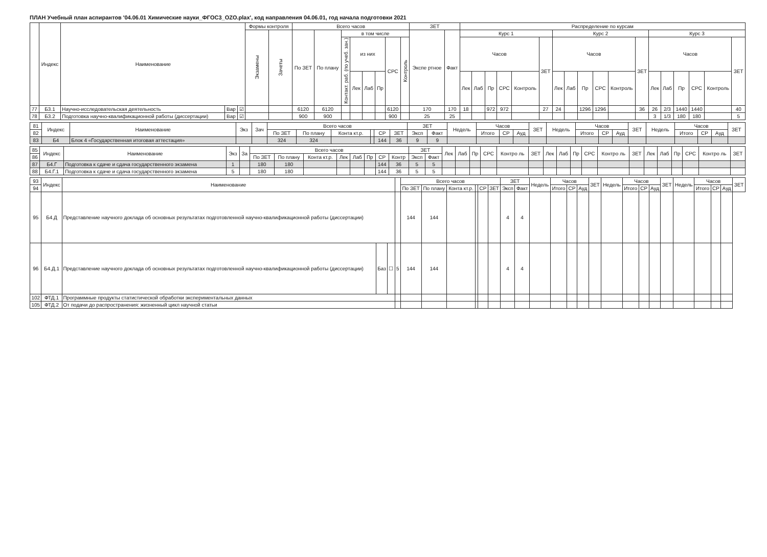ПЛАН Учебный план аспирантов '04.06.01 Химические науки_ФГОС3_OZO.plax', код направления 04.06.01, год начала подготовки 2021
| | Индекс | Наименование | | | Формы контроля | | Всего часов | | | | | | | | ЗЕТ | | Распределение по курсам | | | | | | | | | | | | | | | | | |
| --- | --- | --- | --- | --- | --- | --- | --- | --- | --- | --- | --- | --- | --- | --- | --- | --- | --- | --- | --- | --- | --- | --- | --- | --- | --- | --- | --- | --- | --- | --- | --- | --- | --- | --- |
| | | | | | Экзамены | Зачеты | По ЗЕТ | По плану | в том числе | | | | | | Экспе ртное | Факт | Курс 1 | | | | | | Курс 2 | | | | | | Курс 3 | | | | | |
| | | | | | | | | | Контакт. раб. (по учеб. зан.) | из них | | | СРС | Контроль | | | Часов | | | | | ЗЕТ | Часов | | | | | ЗЕТ | Часов | | | | | ЗЕТ |
| | | | | | | | | | | Лек | Лаб | Пр | | | | | Лек | Лаб | Пр | СРС | Контроль | | Лек | Лаб | Пр | СРС | Контроль | | Лек | Лаб | Пр | СРС | Контроль | |
| 77 | Б3.1 | Научно-исследовательская деятельность | Вар | ☑ | | | 6120 | 6120 | | | | | 6120 | | 170 | 170 | 18 | | 972 | 972 | | 27 | 24 | | 1296 | 1296 | | 36 | 26 | 2/3 | 1440 | 1440 | | 40 |
| 78 | Б3.2 | Подготовка научно-квалификационной работы (диссертации) | Вар | ☑ | | | 900 | 900 | | | | | 900 | | 25 | 25 | | | | | | | | | | | | | 3 | 1/3 | 180 | 180 | | 5 |
| 81 | Индекс | Наименование | Экз | Зач | Всего часов | | | | | | ЗЕТ | | Недель | Часов | | | ЗЕТ | Недель | Часов | | | ЗЕТ | Недель | Часов | | | ЗЕТ |
| --- | --- | --- | --- | --- | --- | --- | --- | --- | --- | --- | --- | --- | --- | --- | --- | --- | --- | --- | --- | --- | --- | --- | --- | --- | --- | --- | --- |
| 82 | | | | | По ЗЕТ | По плану | Конта кт.р. | | СР | ЗЕТ | Эксп | Факт | | Итого | СР | Ауд | | | Итого | СР | Ауд | | | Итого | СР | Ауд | |
| 83 | Б4 | Блок 4 «Государственная итоговая аттестация» | | | 324 | 324 | | | 144 | 36 | 9 | 9 | | | | | | | | | | | | | | | |
| 85 | Индекс | Наименование | Экз | За | Всего часов | | | | | | | | ЗЕТ | | Лек | Лаб | Пр | СРС | Контро ль | ЗЕТ | Лек | Лаб | Пр | СРС | Контро ль | ЗЕТ | Лек | Лаб | Пр | СРС | Контро ль | ЗЕТ |
| --- | --- | --- | --- | --- | --- | --- | --- | --- | --- | --- | --- | --- | --- | --- | --- | --- | --- | --- | --- | --- | --- | --- | --- | --- | --- | --- | --- | --- | --- | --- | --- | --- |
| 86 | | | | | По ЗЕТ | По плану | Конта кт.р. | Лек | Лаб | Пр | СР | Контр | Эксп | Факт | | | | | | | | | | | | | | | | | | |
| 87 | Б4.Г | Подготовка к сдаче и сдача государственного экзамена | 1 | | 180 | 180 | | | | | 144 | 36 | 5 | 5 | | | | | | | | | | | | | | | | | | |
| 88 | Б4.Г.1 | Подготовка к сдаче и сдача государственного экзамена | 5 | | 180 | 180 | | | | | 144 | 36 | 5 | 5 | | | | | | | | | | | | | | | | | | |
| 93 | Индекс | Наименование | | | | Всего часов | | | | | | ЗЕТ | | Недель | Часов | | | ЗЕТ | Недель | Часов | | | ЗЕТ | Недель | Часов | | | ЗЕТ |
| --- | --- | --- | --- | --- | --- | --- | --- | --- | --- | --- | --- | --- | --- | --- | --- | --- | --- | --- | --- | --- | --- | --- | --- | --- | --- | --- | --- | --- |
| 94 | | | | | | По ЗЕТ | По плану | Конта кт.р. | | СР | ЗЕТ | Эксп | Факт | | Итого | СР | Ауд | | | Итого | СР | Ауд | | | Итого | СР | Ауд | |
| 95 | Б4.Д | Представление научного доклада об основных результатах подготовленной научно-квалификационной работы (диссертации) | | | | 144 | 144 | | | | | 4 | 4 | | | | | | | | | | | | | | | |
| 96 | Б4.Д.1 | Представление научного доклада об основных результатах подготовленной научно-квалификационной работы (диссертации) | Баз | ☐ | 5 | 144 | 144 | | | | | 4 | 4 | | | | | | | | | | | | | | | |
| 102 | ФТД.1 | Программные продукты статистической обработки экспериментальных данных | | | | | | | | | | | | | | | | | | | | | | | | | | |
| 105 | ФТД.2 | От подачи до распространения: жизненный цикл научной статьи | | | | | | | | | | | | | | | | | | | | | | | | | | |